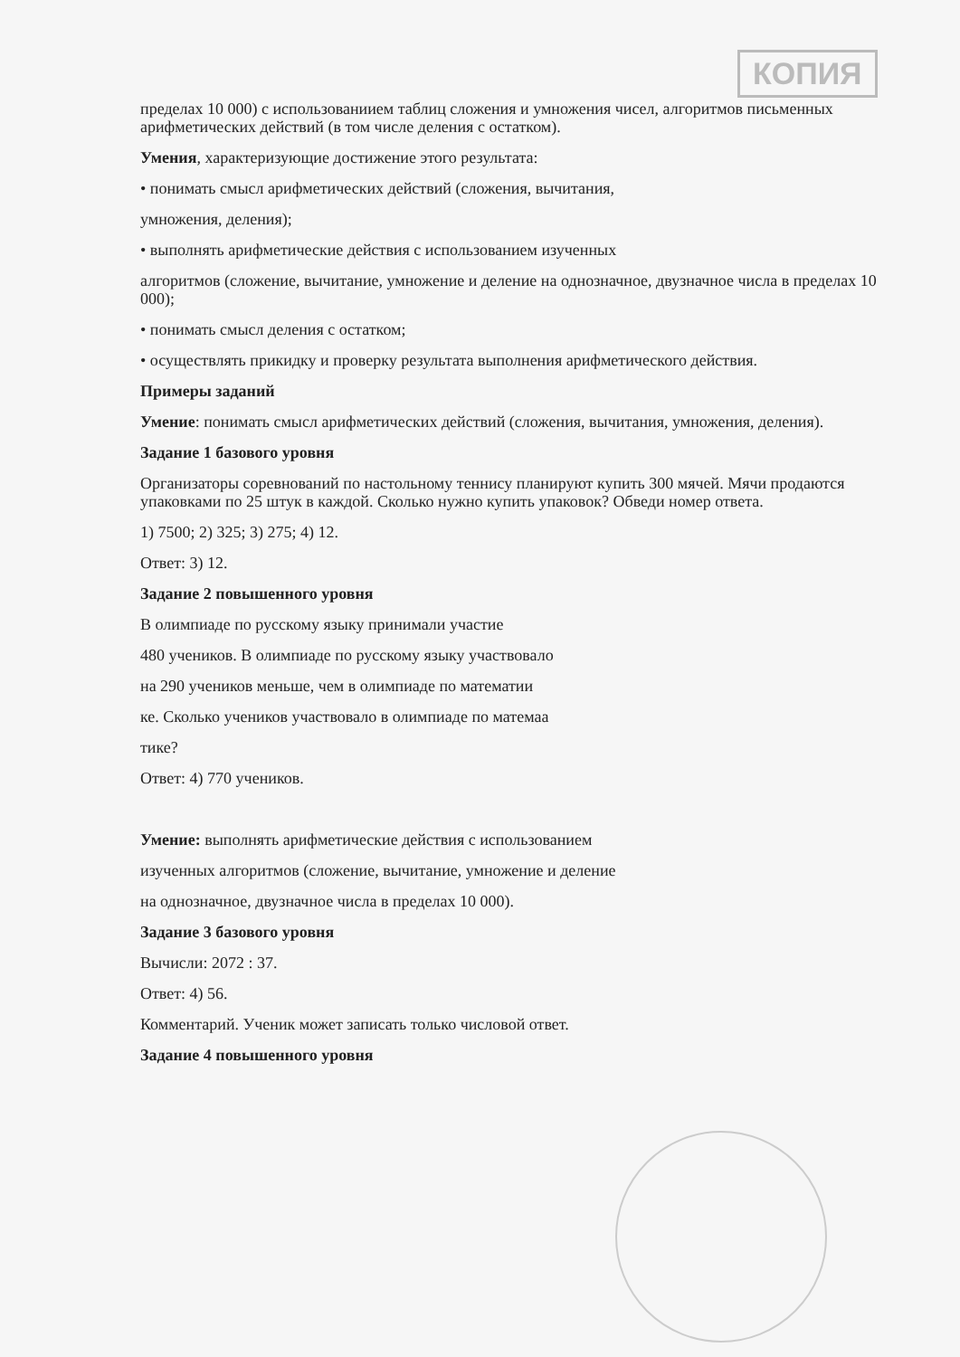КОПИЯ
пределах 10 000) с использованиием таблиц сложения и умножения чисел, алгоритмов письменных арифметических действий (в том числе деления с остатком).
Умения, характеризующие достижение этого результата:
• понимать смысл арифметических действий (сложения, вычитания,
умножения, деления);
• выполнять арифметические действия с использованием изученных
алгоритмов (сложение, вычитание, умножение и деление на однозначное, двузначное числа в пределах 10 000);
• понимать смысл деления с остатком;
• осуществлять прикидку и проверку результата выполнения арифметического действия.
Примеры заданий
Умение: понимать смысл арифметических действий (сложения, вычитания, умножения, деления).
Задание 1 базового уровня
Организаторы соревнований по настольному теннису планируют купить 300 мячей. Мячи продаются упаковками по 25 штук в каждой. Сколько нужно купить упаковок? Обведи номер ответа.
1) 7500; 2) 325; 3) 275; 4) 12.
Ответ: 3) 12.
Задание 2 повышенного уровня
В олимпиаде по русскому языку принимали участие
480 учеников. В олимпиаде по русскому языку участвовало
на 290 учеников меньше, чем в олимпиаде по математии
ке. Сколько учеников участвовало в олимпиаде по матемаа
тике?
Ответ: 4) 770 учеников.
Умение: выполнять арифметические действия с использованием
изученных алгоритмов (сложение, вычитание, умножение и деление
на однозначное, двузначное числа в пределах 10 000).
Задание 3 базового уровня
Вычисли: 2072 : 37.
Ответ: 4) 56.
Комментарий. Ученик может записать только числовой ответ.
Задание 4 повышенного уровня